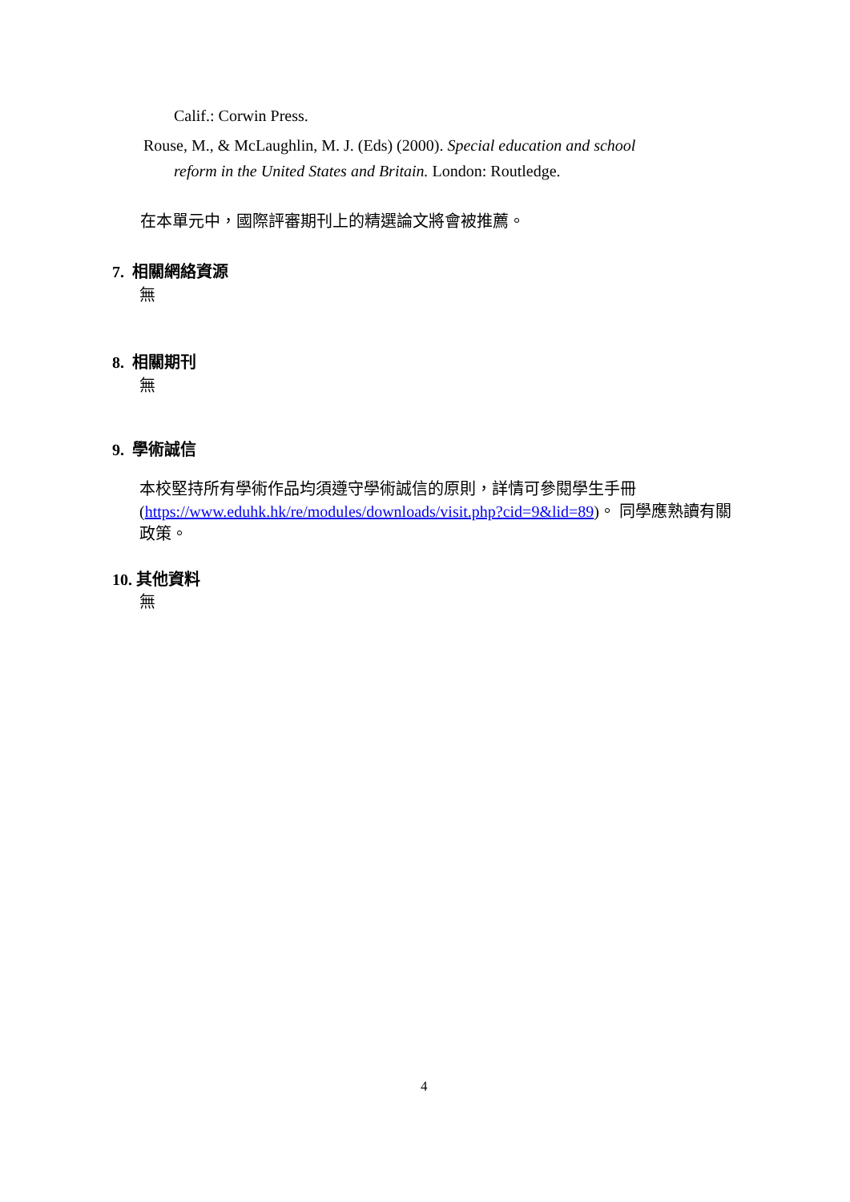Calif.: Corwin Press.
Rouse, M., & McLaughlin, M. J. (Eds) (2000). Special education and school
reform in the United States and Britain. London: Routledge.
在本單元中，國際評審期刊上的精選論文將會被推薦。
7. 相關網絡資源
無
8. 相關期刊
無
9. 學術誠信
本校堅持所有學術作品均須遵守學術誠信的原則，詳情可參閱學生手冊 (https://www.eduhk.hk/re/modules/downloads/visit.php?cid=9&lid=89)。 同學應熟讀有關政策。
10. 其他資料
無
4